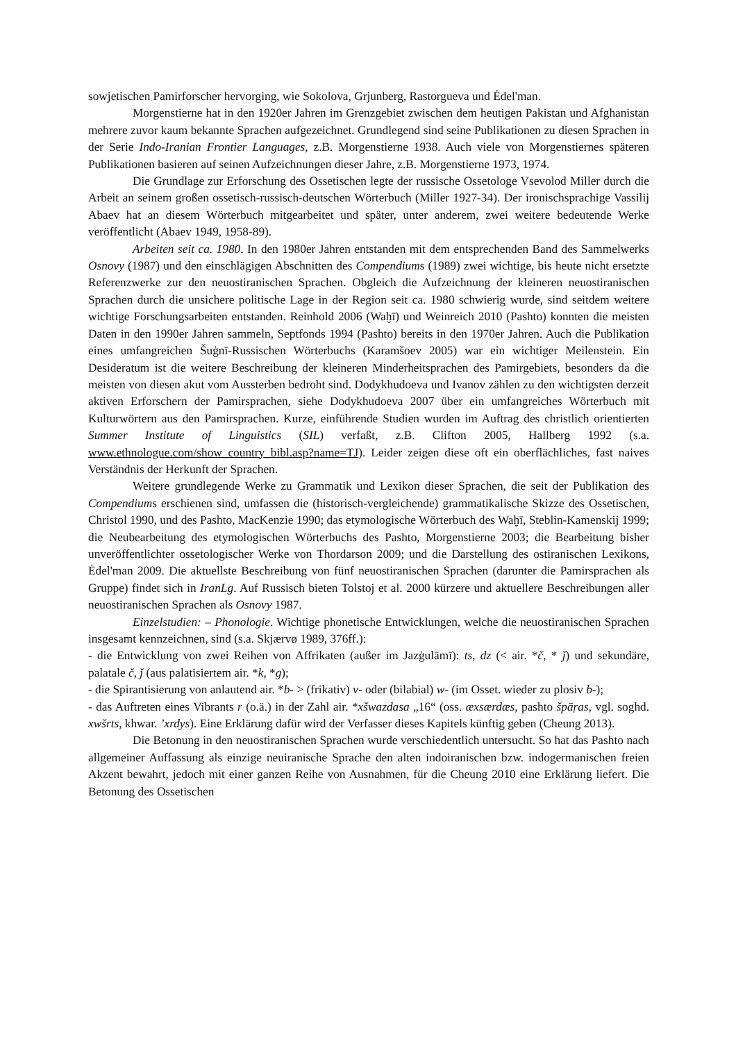sowjetischen Pamirforscher hervorging, wie Sokolova, Grjunberg, Rastorgueva und Ėdel'man.
Morgenstierne hat in den 1920er Jahren im Grenzgebiet zwischen dem heutigen Pakistan und Afghanistan mehrere zuvor kaum bekannte Sprachen aufgezeichnet. Grundlegend sind seine Publikationen zu diesen Sprachen in der Serie Indo-Iranian Frontier Languages, z.B. Morgenstierne 1938. Auch viele von Morgenstiernes späteren Publikationen basieren auf seinen Aufzeichnungen dieser Jahre, z.B. Morgenstierne 1973, 1974.
Die Grundlage zur Erforschung des Ossetischen legte der russische Ossetologe Vsevolod Miller durch die Arbeit an seinem großen ossetisch-russisch-deutschen Wörterbuch (Miller 1927-34). Der ironischsprachige Vassilij Abaev hat an diesem Wörterbuch mitgearbeitet und später, unter anderem, zwei weitere bedeutende Werke veröffentlicht (Abaev 1949, 1958-89).
Arbeiten seit ca. 1980. In den 1980er Jahren entstanden mit dem entsprechenden Band des Sammelwerks Osnovy (1987) und den einschlägigen Abschnitten des Compendiums (1989) zwei wichtige, bis heute nicht ersetzte Referenzwerke zur den neuostiranischen Sprachen. Obgleich die Aufzeichnung der kleineren neuostiranischen Sprachen durch die unsichere politische Lage in der Region seit ca. 1980 schwierig wurde, sind seitdem weitere wichtige Forschungsarbeiten entstanden. Reinhold 2006 (Waḫī) und Weinreich 2010 (Pashto) konnten die meisten Daten in den 1990er Jahren sammeln, Septfonds 1994 (Pashto) bereits in den 1970er Jahren. Auch die Publikation eines umfangreichen Šuġnī-Russischen Wörterbuchs (Karamšoev 2005) war ein wichtiger Meilenstein. Ein Desideratum ist die weitere Beschreibung der kleineren Minderheitsprachen des Pamirgebiets, besonders da die meisten von diesen akut vom Aussterben bedroht sind. Dodykhudoeva und Ivanov zählen zu den wichtigsten derzeit aktiven Erforschern der Pamirsprachen, siehe Dodykhudoeva 2007 über ein umfangreiches Wörterbuch mit Kulturwörtern aus den Pamirsprachen. Kurze, einführende Studien wurden im Auftrag des christlich orientierten Summer Institute of Linguistics (SIL) verfaßt, z.B. Clifton 2005, Hallberg 1992 (s.a. www.ethnologue.com/show_country_bibl.asp?name=TJ). Leider zeigen diese oft ein oberflächliches, fast naives Verständnis der Herkunft der Sprachen.
Weitere grundlegende Werke zu Grammatik und Lexikon dieser Sprachen, die seit der Publikation des Compendiums erschienen sind, umfassen die (historisch-vergleichende) grammatikalische Skizze des Ossetischen, Christol 1990, und des Pashto, MacKenzie 1990; das etymologische Wörterbuch des Waḫī, Steblin-Kamenskij 1999; die Neubearbeitung des etymologischen Wörterbuchs des Pashto, Morgenstierne 2003; die Bearbeitung bisher unveröffentlichter ossetologischer Werke von Thordarson 2009; und die Darstellung des ostiranischen Lexikons, Ėdel'man 2009. Die aktuellste Beschreibung von fünf neuostiranischen Sprachen (darunter die Pamirsprachen als Gruppe) findet sich in IranLg. Auf Russisch bieten Tolstoj et al. 2000 kürzere und aktuellere Beschreibungen aller neuostiranischen Sprachen als Osnovy 1987.
Einzelstudien: – Phonologie. Wichtige phonetische Entwicklungen, welche die neuostiranischen Sprachen insgesamt kennzeichnen, sind (s.a. Skjærvø 1989, 376ff.):
- die Entwicklung von zwei Reihen von Affrikaten (außer im Jazġulāmī): ts, dz (< air. *č, * ǰ) und sekundäre, palatale č, ǰ (aus palatisiertem air. *k, *g);
- die Spirantisierung von anlautend air. *b- > (frikativ) v- oder (bilabial) w- (im Osset. wieder zu plosiv b-);
- das Auftreten eines Vibrants r (o.ä.) in der Zahl air. *xšwazdasa „16“ (oss. æxsærdæs, pashto špāṛas, vgl. soghd. xwšrts, khwar. ’xrdys). Eine Erklärung dafür wird der Verfasser dieses Kapitels künftig geben (Cheung 2013).
Die Betonung in den neuostiranischen Sprachen wurde verschiedentlich untersucht. So hat das Pashto nach allgemeiner Auffassung als einzige neuiranische Sprache den alten indoiranischen bzw. indogermanischen freien Akzent bewahrt, jedoch mit einer ganzen Reihe von Ausnahmen, für die Cheung 2010 eine Erklärung liefert. Die Betonung des Ossetischen